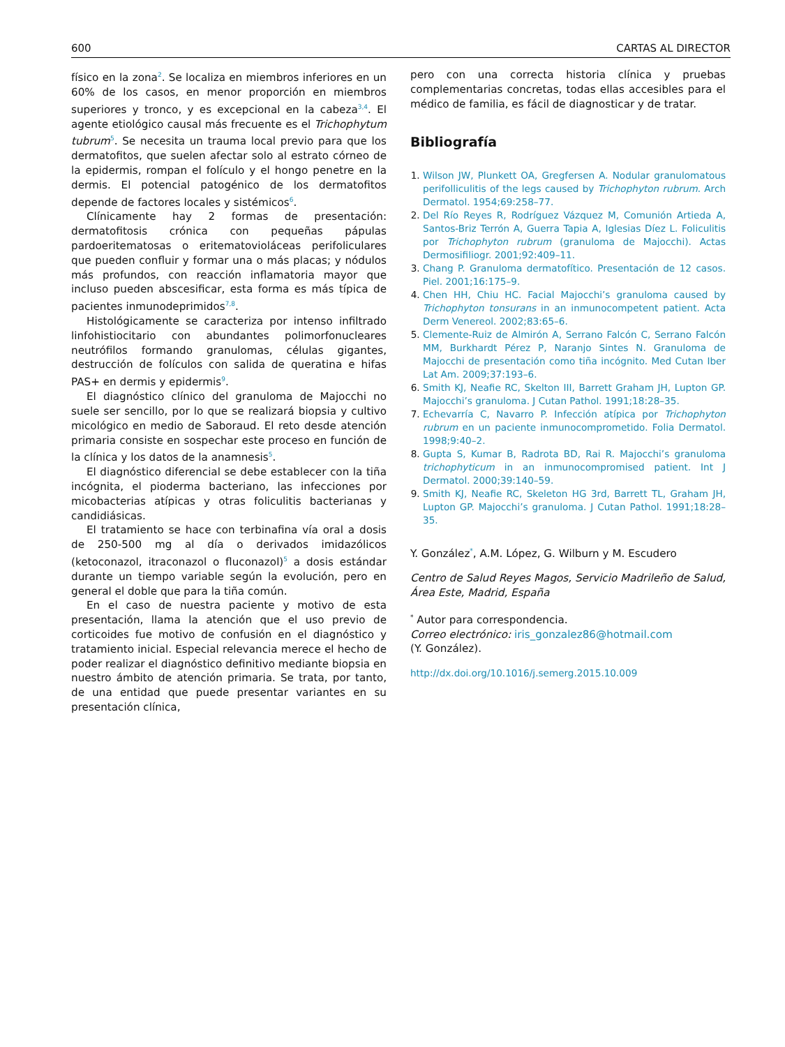600 CARTAS AL DIRECTOR
físico en la zona<sup>2</sup>. Se localiza en miembros inferiores en un 60% de los casos, en menor proporción en miembros superiores y tronco, y es excepcional en la cabeza<sup>3,4</sup>. El agente etiológico causal más frecuente es el Trichophytum tubrum<sup>5</sup>. Se necesita un trauma local previo para que los dermatofitos, que suelen afectar solo al estrato córneo de la epidermis, rompan el folículo y el hongo penetre en la dermis. El potencial patogénico de los dermatofitos depende de factores locales y sistémicos<sup>6</sup>.
Clínicamente hay 2 formas de presentación: dermatofitosis crónica con pequeñas pápulas pardoeritematosas o eritematoviolá­ceas perifoliculares que pueden confluir y formar una o más placas; y nódulos más profundos, con reacción inflamatoria mayor que incluso pueden abscesificar, esta forma es más típica de pacientes inmunodeprimidos<sup>7,8</sup>.
Histológicamente se caracteriza por intenso infiltrado linfohistiocitario con abundantes polimorfonucleares neutrófilos formando granulomas, células gigantes, destrucción de folículos con salida de queratina e hifas PAS+ en dermis y epidermis<sup>9</sup>.
El diagnóstico clínico del granuloma de Majocchi no suele ser sencillo, por lo que se realizará biopsia y cultivo micológico en medio de Saboraud. El reto desde atención primaria consiste en sospechar este proceso en función de la clínica y los datos de la anamnesis<sup>5</sup>.
El diagnóstico diferencial se debe establecer con la tiña incógnita, el pioderma bacteriano, las infecciones por micobacterias atípicas y otras foliculitis bacterianas y candidiásicas.
El tratamiento se hace con terbinafina vía oral a dosis de 250-500 mg al día o derivados imidazólicos (ketoconazol, itraconazol o fluconazol)<sup>5</sup> a dosis estándar durante un tiempo variable según la evolución, pero en general el doble que para la tiña común.
En el caso de nuestra paciente y motivo de esta presentación, llama la atención que el uso previo de corticoides fue motivo de confusión en el diagnóstico y tratamiento inicial. Especial relevancia merece el hecho de poder realizar el diagnóstico definitivo mediante biopsia en nuestro ámbito de atención primaria. Se trata, por tanto, de una entidad que puede presentar variantes en su presentación clínica,
pero con una correcta historia clínica y pruebas complementarias concretas, todas ellas accesibles para el médico de familia, es fácil de diagnosticar y de tratar.
Bibliografía
1. Wilson JW, Plunkett OA, Gregfersen A. Nodular granulomatous perifolliculitis of the legs caused by Trichophyton rubrum. Arch Dermatol. 1954;69:258–77.
2. Del Río Reyes R, Rodríguez Vázquez M, Comunión Artieda A, Santos-Briz Terrón A, Guerra Tapia A, Iglesias Díez L. Foliculitis por Trichophyton rubrum (granuloma de Majocchi). Actas Dermosifiliogr. 2001;92:409–11.
3. Chang P. Granuloma dermatofítico. Presentación de 12 casos. Piel. 2001;16:175–9.
4. Chen HH, Chiu HC. Facial Majocchi’s granuloma caused by Trichophyton tonsurans in an inmunocompetent patient. Acta Derm Venereol. 2002;83:65–6.
5. Clemente-Ruiz de Almirón A, Serrano Falcón C, Serrano Falcón MM, Burkhardt Pérez P, Naranjo Sintes N. Granuloma de Majocchi de presentación como tiña incógnito. Med Cutan Iber Lat Am. 2009;37:193–6.
6. Smith KJ, Neafie RC, Skelton III, Barrett Graham JH, Lupton GP. Majocchi’s granuloma. J Cutan Pathol. 1991;18:28–35.
7. Echevarría C, Navarro P. Infección atípica por Trichophyton rubrum en un paciente inmunocomprometido. Folia Dermatol. 1998;9:40–2.
8. Gupta S, Kumar B, Radrota BD, Rai R. Majocchi’s granuloma trichophyticum in an inmunocompromised patient. Int J Dermatol. 2000;39:140–59.
9. Smith KJ, Neafie RC, Skeleton HG 3rd, Barrett TL, Graham JH, Lupton GP. Majocchi’s granuloma. J Cutan Pathol. 1991;18:28–35.
Y. González<sup>*</sup>, A.M. López, G. Wilburn y M. Escudero
Centro de Salud Reyes Magos, Servicio Madrileño de Salud, Área Este, Madrid, España
<sup>*</sup> Autor para correspondencia.
Correo electrónico: iris_gonzalez86@hotmail.com
(Y. González).
http://dx.doi.org/10.1016/j.semerg.2015.10.009